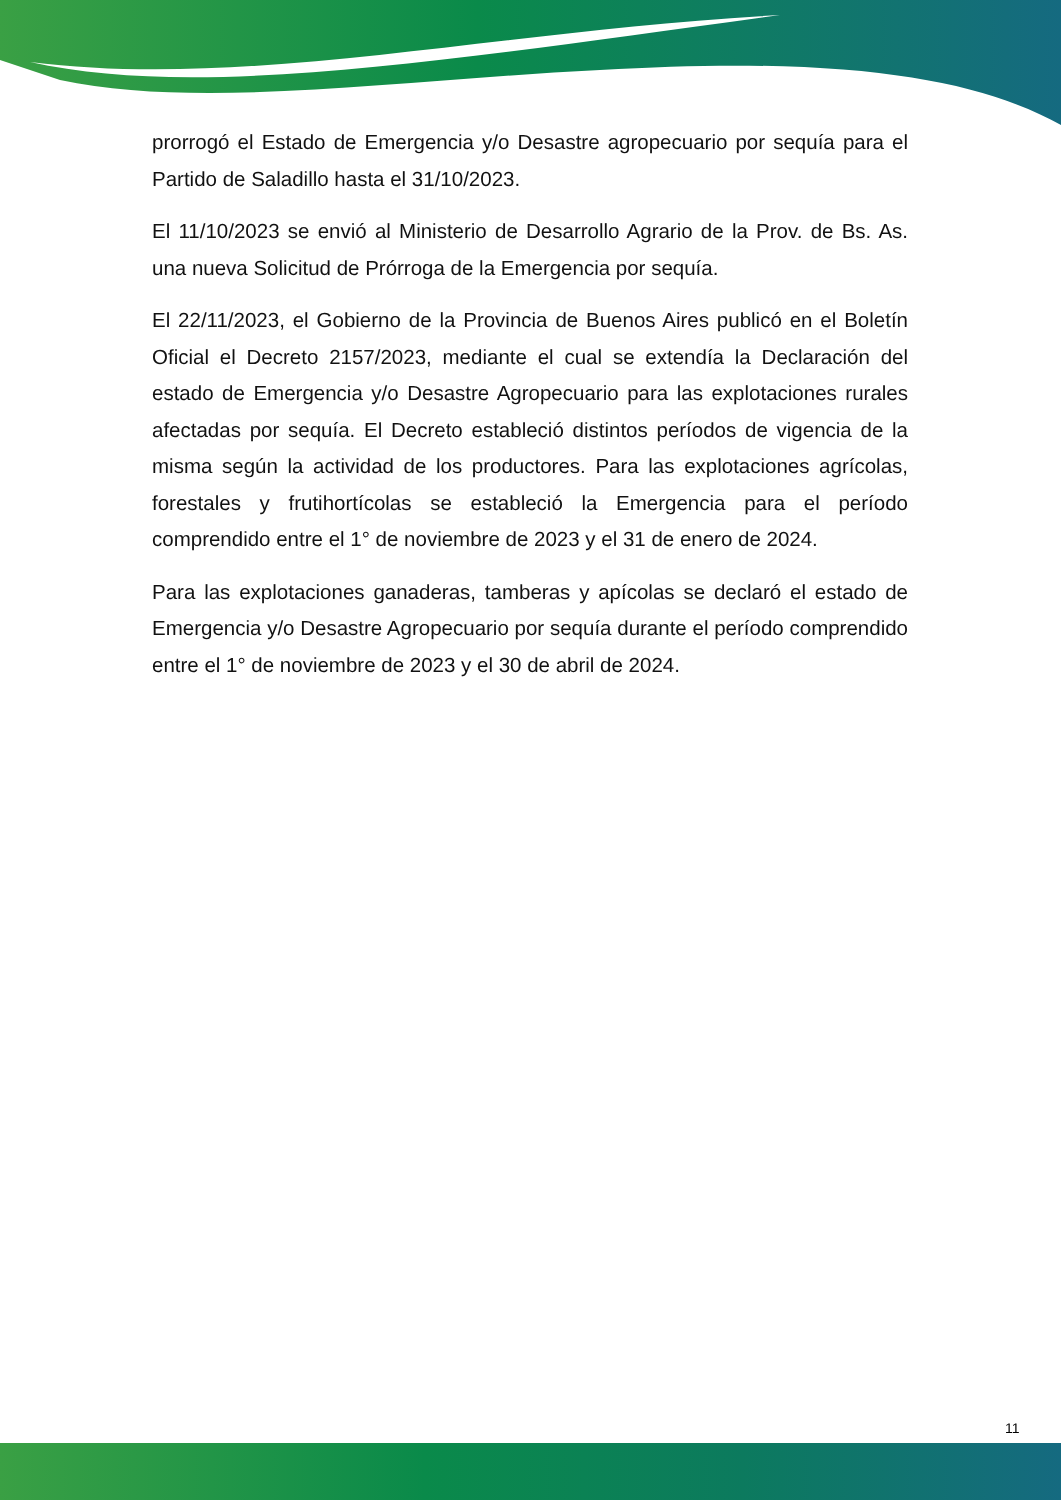prorrogó el Estado de Emergencia y/o Desastre agropecuario por sequía para el Partido de Saladillo hasta el 31/10/2023.
El 11/10/2023 se envió al Ministerio de Desarrollo Agrario de la Prov. de Bs. As. una nueva Solicitud de Prórroga de la Emergencia por sequía.
El 22/11/2023, el Gobierno de la Provincia de Buenos Aires publicó en el Boletín Oficial el Decreto 2157/2023, mediante el cual se extendía la Declaración del estado de Emergencia y/o Desastre Agropecuario para las explotaciones rurales afectadas por sequía. El Decreto estableció distintos períodos de vigencia de la misma según la actividad de los productores. Para las explotaciones agrícolas, forestales y frutihortícolas se estableció la Emergencia para el período comprendido entre el 1° de noviembre de 2023 y el 31 de enero de 2024.
Para las explotaciones ganaderas, tamberas y apícolas se declaró el estado de Emergencia y/o Desastre Agropecuario por sequía durante el período comprendido entre el 1° de noviembre de 2023 y el 30 de abril de 2024.
11